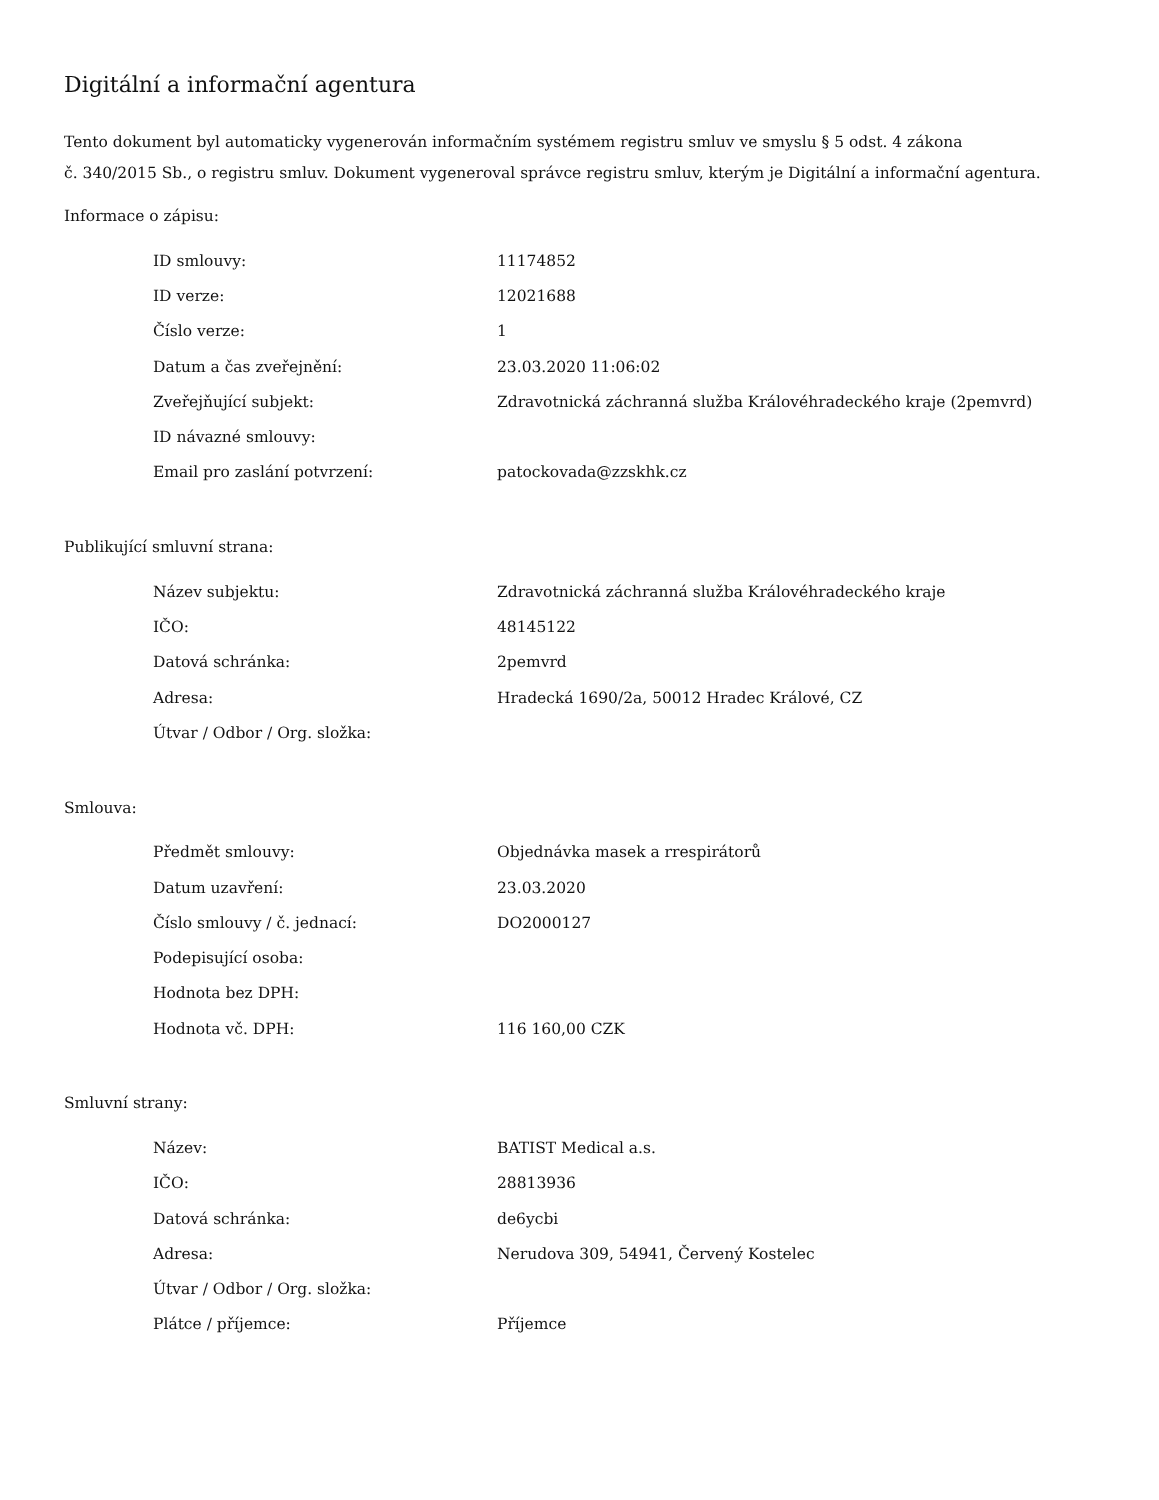Digitální a informační agentura
Tento dokument byl automaticky vygenerován informačním systémem registru smluv ve smyslu § 5 odst. 4 zákona
č. 340/2015 Sb., o registru smluv. Dokument vygeneroval správce registru smluv, kterým je Digitální a informační agentura.
Informace o zápisu:
| ID smlouvy: | 11174852 |
| ID verze: | 12021688 |
| Číslo verze: | 1 |
| Datum a čas zveřejnění: | 23.03.2020 11:06:02 |
| Zveřejňující subjekt: | Zdravotnická záchranná služba Královéhradeckého kraje (2pemvrd) |
| ID návazné smlouvy: | |
| Email pro zaslání potvrzení: | patockovada@zzskhk.cz |
Publikující smluvní strana:
| Název subjektu: | Zdravotnická záchranná služba Královéhradeckého kraje |
| IČO: | 48145122 |
| Datová schránka: | 2pemvrd |
| Adresa: | Hradecká 1690/2a, 50012 Hradec Králové, CZ |
| Útvar / Odbor / Org. složka: | |
Smlouva:
| Předmět smlouvy: | Objednávka masek a rrespirátorů |
| Datum uzavření: | 23.03.2020 |
| Číslo smlouvy / č. jednací: | DO2000127 |
| Podepisující osoba: | |
| Hodnota bez DPH: | |
| Hodnota vč. DPH: | 116 160,00 CZK |
Smluvní strany:
| Název: | BATIST Medical a.s. |
| IČO: | 28813936 |
| Datová schránka: | de6ycbi |
| Adresa: | Nerudova 309, 54941, Červený Kostelec |
| Útvar / Odbor / Org. složka: | |
| Plátce / příjemce: | Příjemce |